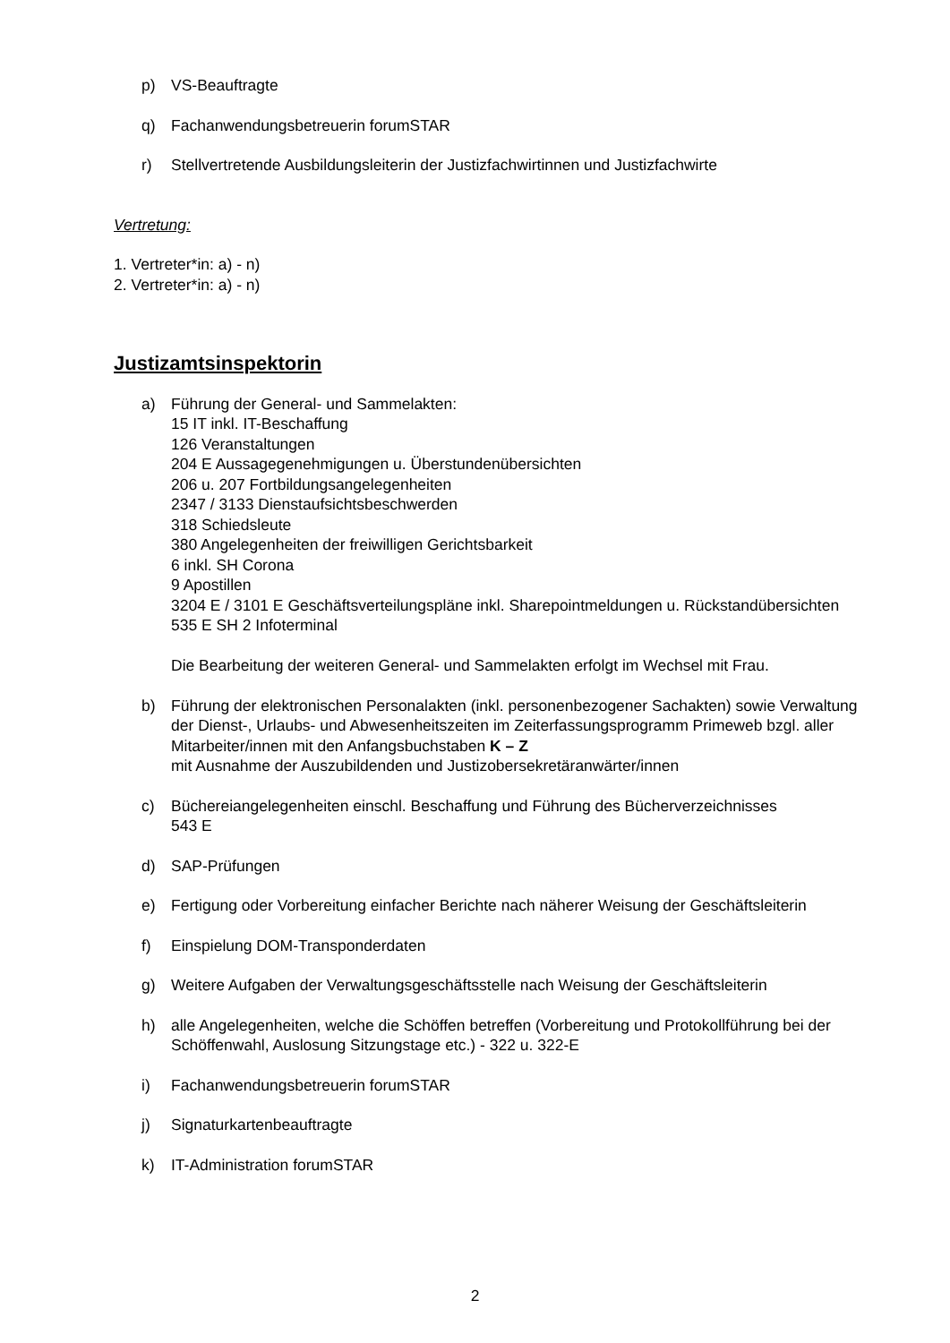p) VS-Beauftragte
q) Fachanwendungsbetreuerin forumSTAR
r) Stellvertretende Ausbildungsleiterin der Justizfachwirtinnen und Justizfachwirte
Vertretung:
1. Vertreter*in: a) - n)
2. Vertreter*in: a) - n)
Justizamtsinspektorin
a) Führung der General- und Sammelakten:
15 IT inkl. IT-Beschaffung
126 Veranstaltungen
204 E Aussagegenehmigungen u. Überstundenübersichten
206 u. 207 Fortbildungsangelegenheiten
2347 / 3133 Dienstaufsichtsbeschwerden
318 Schiedsleute
380 Angelegenheiten der freiwilligen Gerichtsbarkeit
6 inkl. SH Corona
9 Apostillen
3204 E / 3101 E Geschäftsverteilungspläne inkl. Sharepointmeldungen u. Rückstandübersichten
535 E SH 2 Infoterminal
Die Bearbeitung der weiteren General- und Sammelakten erfolgt im Wechsel mit Frau.
b) Führung der elektronischen Personalakten (inkl. personenbezogener Sachakten) sowie Verwaltung der Dienst-, Urlaubs- und Abwesenheitszeiten im Zeiterfassungsprogramm Primeweb bzgl. aller Mitarbeiter/innen mit den Anfangsbuchstaben K – Z
mit Ausnahme der Auszubildenden und Justizobersekretäranwärter/innen
c) Büchereiangelegenheiten einschl. Beschaffung und Führung des Bücherverzeichnisses
543 E
d) SAP-Prüfungen
e) Fertigung oder Vorbereitung einfacher Berichte nach näherer Weisung der Geschäftsleiterin
f) Einspielung DOM-Transponderdaten
g) Weitere Aufgaben der Verwaltungsgeschäftsstelle nach Weisung der Geschäftsleiterin
h) alle Angelegenheiten, welche die Schöffen betreffen (Vorbereitung und Protokollführung bei der Schöffenwahl, Auslosung Sitzungstage etc.) - 322 u. 322-E
i) Fachanwendungsbetreuerin forumSTAR
j) Signaturkartenbeauftragte
k) IT-Administration forumSTAR
2